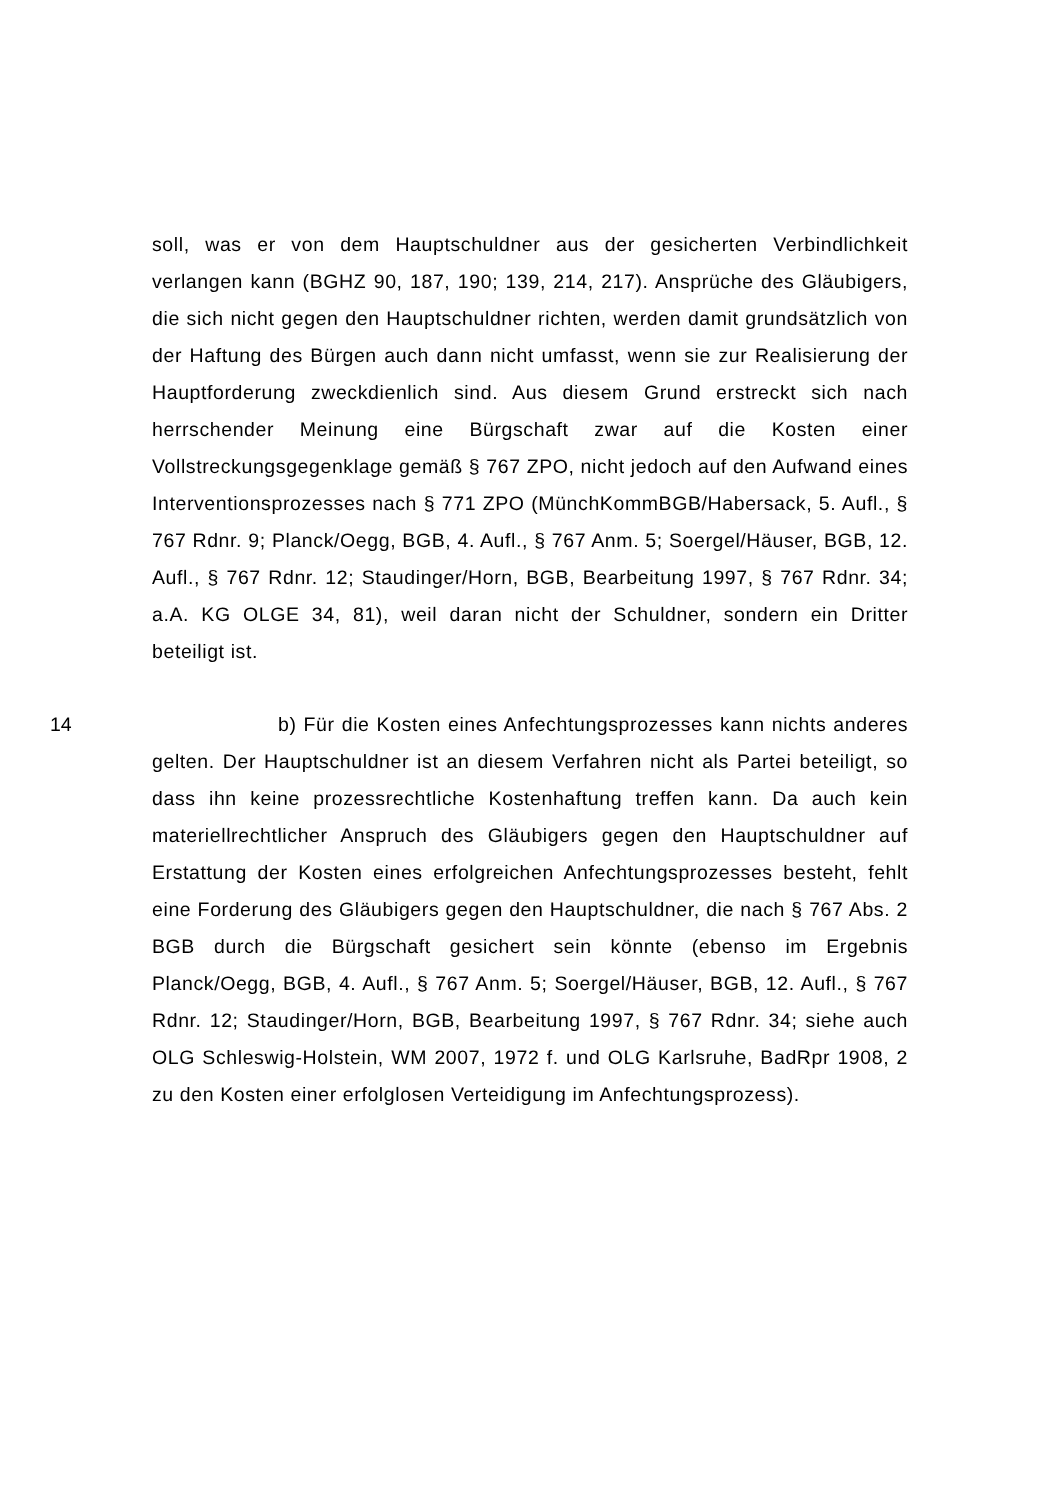soll, was er von dem Hauptschuldner aus der gesicherten Verbindlichkeit verlangen kann (BGHZ 90, 187, 190; 139, 214, 217). Ansprüche des Gläubigers, die sich nicht gegen den Hauptschuldner richten, werden damit grundsätzlich von der Haftung des Bürgen auch dann nicht umfasst, wenn sie zur Realisierung der Hauptforderung zweckdienlich sind. Aus diesem Grund erstreckt sich nach herrschender Meinung eine Bürgschaft zwar auf die Kosten einer Vollstreckungsgegenklage gemäß § 767 ZPO, nicht jedoch auf den Aufwand eines Interventionsprozesses nach § 771 ZPO (MünchKommBGB/Habersack, 5. Aufl., § 767 Rdnr. 9; Planck/Oegg, BGB, 4. Aufl., § 767 Anm. 5; Soergel/Häuser, BGB, 12. Aufl., § 767 Rdnr. 12; Staudinger/Horn, BGB, Bearbeitung 1997, § 767 Rdnr. 34; a.A. KG OLGE 34, 81), weil daran nicht der Schuldner, sondern ein Dritter beteiligt ist.
14 b) Für die Kosten eines Anfechtungsprozesses kann nichts anderes gelten. Der Hauptschuldner ist an diesem Verfahren nicht als Partei beteiligt, so dass ihn keine prozessrechtliche Kostenhaftung treffen kann. Da auch kein materiellrechtlicher Anspruch des Gläubigers gegen den Hauptschuldner auf Erstattung der Kosten eines erfolgreichen Anfechtungsprozesses besteht, fehlt eine Forderung des Gläubigers gegen den Hauptschuldner, die nach § 767 Abs. 2 BGB durch die Bürgschaft gesichert sein könnte (ebenso im Ergebnis Planck/Oegg, BGB, 4. Aufl., § 767 Anm. 5; Soergel/Häuser, BGB, 12. Aufl., § 767 Rdnr. 12; Staudinger/Horn, BGB, Bearbeitung 1997, § 767 Rdnr. 34; siehe auch OLG Schleswig-Holstein, WM 2007, 1972 f. und OLG Karlsruhe, BadRpr 1908, 2 zu den Kosten einer erfolglosen Verteidigung im Anfechtungsprozess).